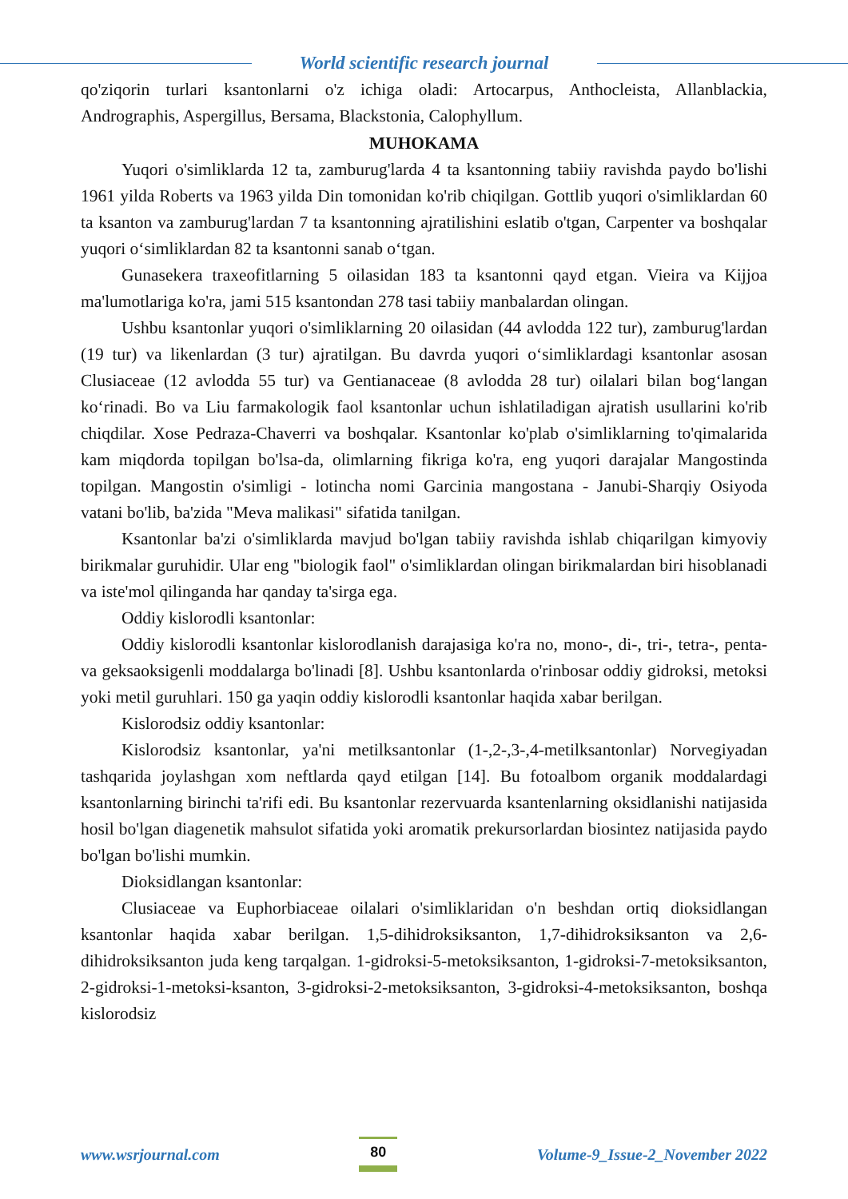World scientific research journal
qo'ziqorin turlari ksantonlarni o'z ichiga oladi: Artocarpus, Anthocleista, Allanblackia, Andrographis, Aspergillus, Bersama, Blackstonia, Calophyllum.
MUHOKAMA
Yuqori o'simliklarda 12 ta, zamburug'larda 4 ta ksantonning tabiiy ravishda paydo bo'lishi 1961 yilda Roberts va 1963 yilda Din tomonidan ko'rib chiqilgan. Gottlib yuqori o'simliklardan 60 ta ksanton va zamburug'lardan 7 ta ksantonning ajratilishini eslatib o'tgan, Carpenter va boshqalar yuqori o‘simliklardan 82 ta ksantonni sanab o‘tgan.
Gunasekera traxeofitlarning 5 oilasidan 183 ta ksantonni qayd etgan. Vieira va Kijjoa ma'lumotlariga ko'ra, jami 515 ksantondan 278 tasi tabiiy manbalardan olingan.
Ushbu ksantonlar yuqori o'simliklarning 20 oilasidan (44 avlodda 122 tur), zamburug'lardan (19 tur) va likenlardan (3 tur) ajratilgan. Bu davrda yuqori o‘simliklardagi ksantonlar asosan Clusiaceae (12 avlodda 55 tur) va Gentianaceae (8 avlodda 28 tur) oilalari bilan bog‘langan ko‘rinadi. Bo va Liu farmakologik faol ksantonlar uchun ishlatiladigan ajratish usullarini ko'rib chiqdilar. Xose Pedraza-Chaverri va boshqalar. Ksantonlar ko'plab o'simliklarning to'qimalarida kam miqdorda topilgan bo'lsa-da, olimlarning fikriga ko'ra, eng yuqori darajalar Mangostinda topilgan. Mangostin o'simligi - lotincha nomi Garcinia mangostana - Janubi-Sharqiy Osiyoda vatani bo'lib, ba'zida "Meva malikasi" sifatida tanilgan.
Ksantonlar ba'zi o'simliklarda mavjud bo'lgan tabiiy ravishda ishlab chiqarilgan kimyoviy birikmalar guruhidir. Ular eng "biologik faol" o'simliklardan olingan birikmalardan biri hisoblanadi va iste'mol qilinganda har qanday ta'sirga ega.
Oddiy kislorodli ksantonlar:
Oddiy kislorodli ksantonlar kislorodlanish darajasiga ko'ra no, mono-, di-, tri-, tetra-, penta- va geksaoksigenli moddalarga bo'linadi [8]. Ushbu ksantonlarda o'rinbosar oddiy gidroksi, metoksi yoki metil guruhlari. 150 ga yaqin oddiy kislorodli ksantonlar haqida xabar berilgan.
Kislorodsiz oddiy ksantonlar:
Kislorodsiz ksantonlar, ya'ni metilksantonlar (1-,2-,3-,4-metilksantonlar) Norvegiyadan tashqarida joylashgan xom neftlarda qayd etilgan [14]. Bu fotoalbom organik moddalardagi ksantonlarning birinchi ta'rifi edi. Bu ksantonlar rezervuarda ksantenlarning oksidlanishi natijasida hosil bo'lgan diagenetik mahsulot sifatida yoki aromatik prekursorlardan biosintez natijasida paydo bo'lgan bo'lishi mumkin.
Dioksidlangan ksantonlar:
Clusiaceae va Euphorbiaceae oilalari o'simliklaridan o'n beshdan ortiq dioksidlangan ksantonlar haqida xabar berilgan. 1,5-dihidroksiksanton, 1,7-dihidroksiksanton va 2,6-dihidroksiksanton juda keng tarqalgan. 1-gidroksi-5-metoksiksanton, 1-gidroksi-7-metoksiksanton, 2-gidroksi-1-metoksi-ksanton, 3-gidroksi-2-metoksiksanton, 3-gidroksi-4-metoksiksanton, boshqa kislorodsiz
www.wsrjournal.com 80 Volume-9_Issue-2_November 2022